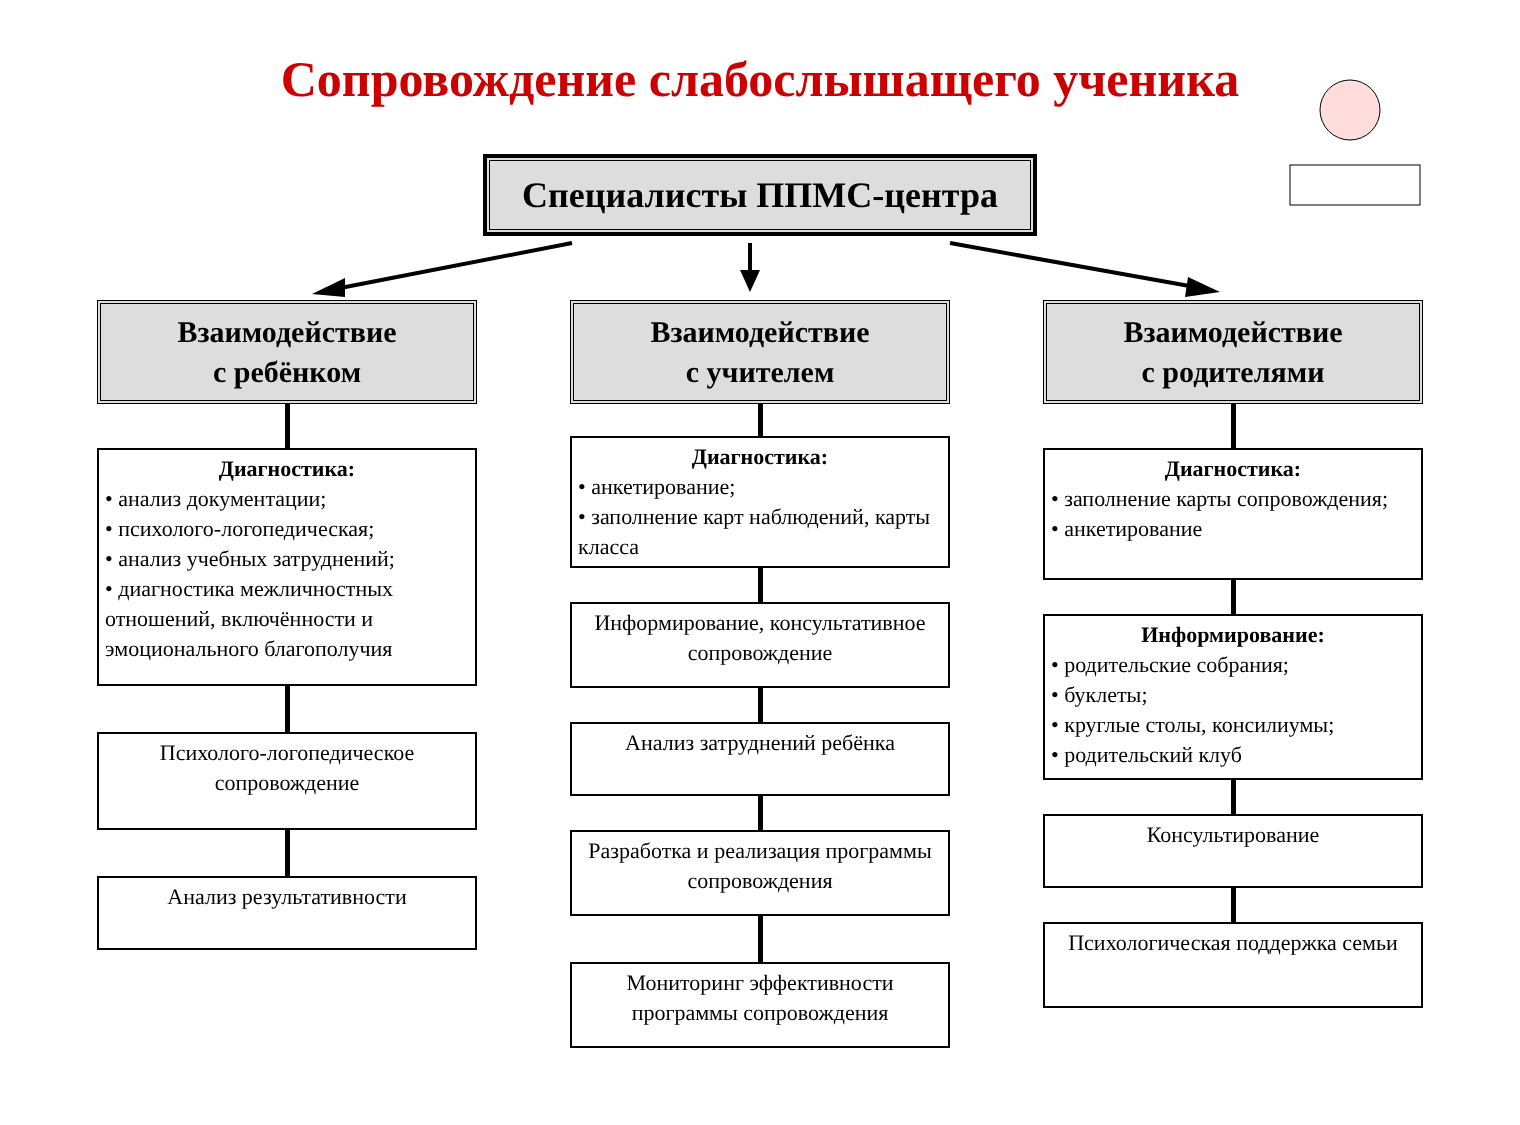Сопровождение слабослышащего ученика
Специалисты ППМС-центра
Взаимодействие
с ребёнком
Диагностика:
• анализ документации;
• психолого-логопедическая;
• анализ учебных затруднений;
• диагностика межличностных отношений, включённости и эмоционального благополучия
Психолого-логопедическое сопровождение
Анализ результативности
Взаимодействие
с учителем
Диагностика:
• анкетирование;
• заполнение карт наблюдений, карты класса
Информирование, консультативное сопровождение
Анализ затруднений ребёнка
Разработка и реализация программы сопровождения
Мониторинг эффективности программы сопровождения
Взаимодействие
с родителями
Диагностика:
• заполнение карты сопровождения;
• анкетирование
Информирование:
• родительские собрания;
• буклеты;
• круглые столы, консилиумы;
• родительский клуб
Консультирование
Психологическая поддержка семьи